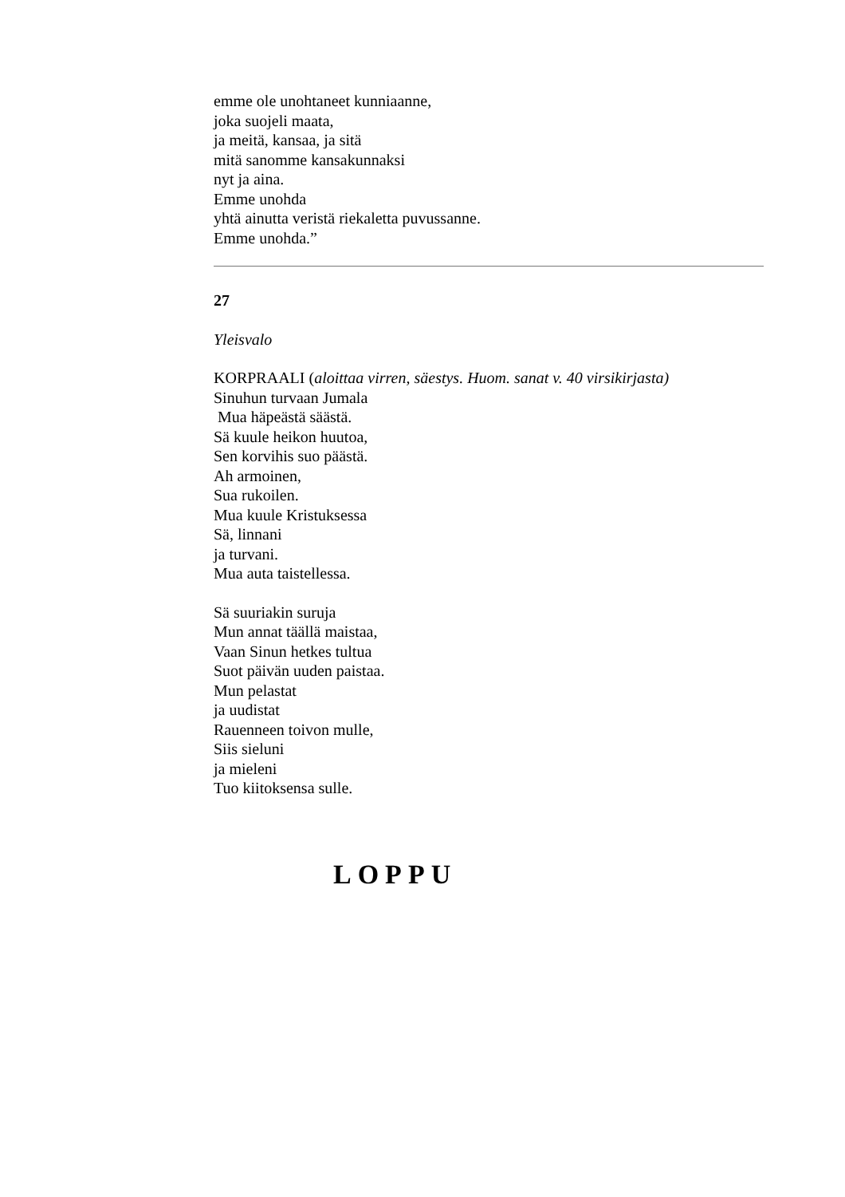emme ole unohtaneet kunniaanne,
joka suojeli maata,
ja meitä, kansaa, ja sitä
mitä sanomme kansakunnaksi
nyt ja aina.
Emme unohda
yhtä ainutta veristä riekaletta puvussanne.
Emme unohda.”
27
Yleisvalo
KORPRAALI (aloittaa virren, säestys. Huom. sanat v. 40 virsikirjasta)
Sinuhun turvaan Jumala
Mua häpeästä säästä.
Sä kuule heikon huutoa,
Sen korvihis suo päästä.
Ah armoinen,
Sua rukoilen.
Mua kuule Kristuksessa
Sä, linnani
ja turvani.
Mua auta taistellessa.
Sä suuriakin suruja
Mun annat täällä maistaa,
Vaan Sinun hetkes tultua
Suot päivän uuden paistaa.
Mun pelastat
ja uudistat
Rauenneen toivon mulle,
Siis sieluni
ja mieleni
Tuo kiitoksensa sulle.
LOPPU